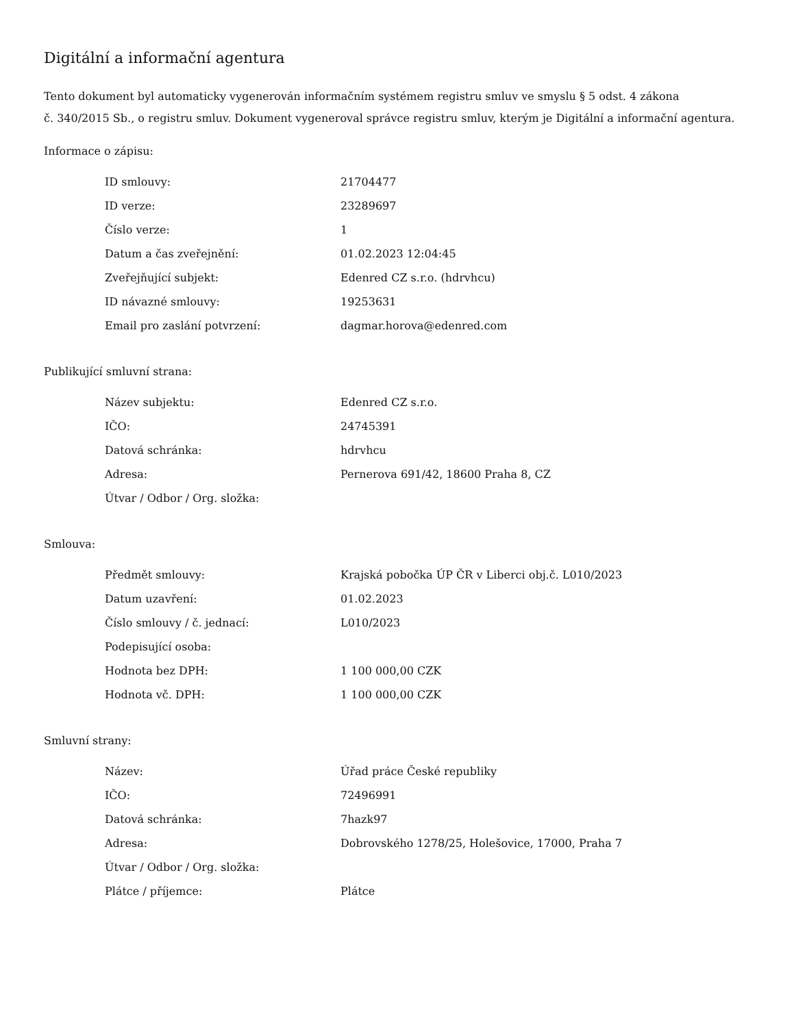Digitální a informační agentura
Tento dokument byl automaticky vygenerován informačním systémem registru smluv ve smyslu § 5 odst. 4 zákona
č. 340/2015 Sb., o registru smluv. Dokument vygeneroval správce registru smluv, kterým je Digitální a informační agentura.
Informace o zápisu:
| ID smlouvy: | 21704477 |
| ID verze: | 23289697 |
| Číslo verze: | 1 |
| Datum a čas zveřejnění: | 01.02.2023 12:04:45 |
| Zveřejňující subjekt: | Edenred CZ s.r.o. (hdrvhcu) |
| ID návazné smlouvy: | 19253631 |
| Email pro zaslání potvrzení: | dagmar.horova@edenred.com |
Publikující smluvní strana:
| Název subjektu: | Edenred CZ s.r.o. |
| IČO: | 24745391 |
| Datová schránka: | hdrvhcu |
| Adresa: | Pernerova 691/42, 18600 Praha 8, CZ |
| Útvar / Odbor / Org. složka: | |
Smlouva:
| Předmět smlouvy: | Krajská pobočka ÚP ČR v Liberci obj.č. L010/2023 |
| Datum uzavření: | 01.02.2023 |
| Číslo smlouvy / č. jednací: | L010/2023 |
| Podepisující osoba: | |
| Hodnota bez DPH: | 1 100 000,00 CZK |
| Hodnota vč. DPH: | 1 100 000,00 CZK |
Smluvní strany:
| Název: | Úřad práce České republiky |
| IČO: | 72496991 |
| Datová schránka: | 7hazk97 |
| Adresa: | Dobrovského 1278/25, Holešovice, 17000, Praha 7 |
| Útvar / Odbor / Org. složka: | |
| Plátce / příjemce: | Plátce |